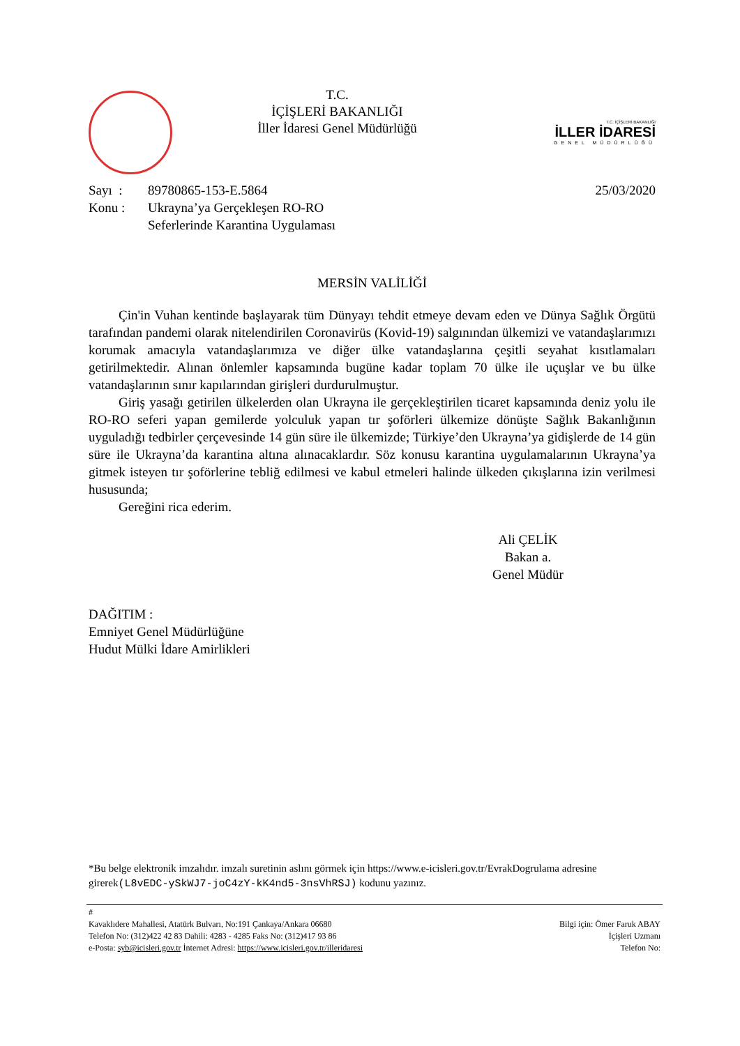T.C.
İÇİŞLERİ BAKANLIĞI
İller İdaresi Genel Müdürlüğü
T.C. İÇİŞLERİ BAKANLIĞI
İLLER İDARESİ
GENEL MÜDÜRLÜĞÜ
Sayı : 89780865-153-E.5864 25/03/2020
Konu : Ukrayna’ya Gerçekleşen RO-RO
Seferlerinde Karantina Uygulaması
MERSİN VALİLİĞİ
Çin'in Vuhan kentinde başlayarak tüm Dünyayı tehdit etmeye devam eden ve Dünya Sağlık Örgütü tarafından pandemi olarak nitelendirilen Coronavirüs (Kovid-19) salgınından ülkemizi ve vatandaşlarımızı korumak amacıyla vatandaşlarımıza ve diğer ülke vatandaşlarına çeşitli seyahat kısıtlamaları getirilmektedir. Alınan önlemler kapsamında bugüne kadar toplam 70 ülke ile uçuşlar ve bu ülke vatandaşlarının sınır kapılarından girişleri durdurulmuştur.
Giriş yasağı getirilen ülkelerden olan Ukrayna ile gerçekleştirilen ticaret kapsamında deniz yolu ile RO-RO seferi yapan gemilerde yolculuk yapan tır şoförleri ülkemize dönüşte Sağlık Bakanlığının uyguladığı tedbirler çerçevesinde 14 gün süre ile ülkemizde; Türkiye’den Ukrayna’ya gidişlerde de 14 gün süre ile Ukrayna’da karantina altına alınacaklardır. Söz konusu karantina uygulamalarının Ukrayna’ya gitmek isteyen tır şoförlerine tebliğ edilmesi ve kabul etmeleri halinde ülkeden çıkışlarına izin verilmesi hususunda;
Gereğini rica ederim.
Ali ÇELİK
Bakan a.
Genel Müdür
DAĞITIM :
Emniyet Genel Müdürlüğüne
Hudut Mülki İdare Amirlikleri
*Bu belge elektronik imzalıdır. imzalı suretinin aslını görmek için https://www.e-icisleri.gov.tr/EvrakDogrulama adresine girerek(L8vEDC-ySkWJ7-joC4zY-kK4nd5-3nsVhRSJ) kodunu yazınız.
#
Kavaklıdere Mahallesi, Atatürk Bulvarı, No:191 Çankaya/Ankara 06680
Telefon No: (312)422 42 83 Dahili: 4283 - 4285 Faks No: (312)417 93 86
e-Posta: syb@icisleri.gov.tr İnternet Adresi: https://www.icisleri.gov.tr/illeridaresi
Bilgi için: Ömer Faruk ABAY
İçişleri Uzmanı
Telefon No: